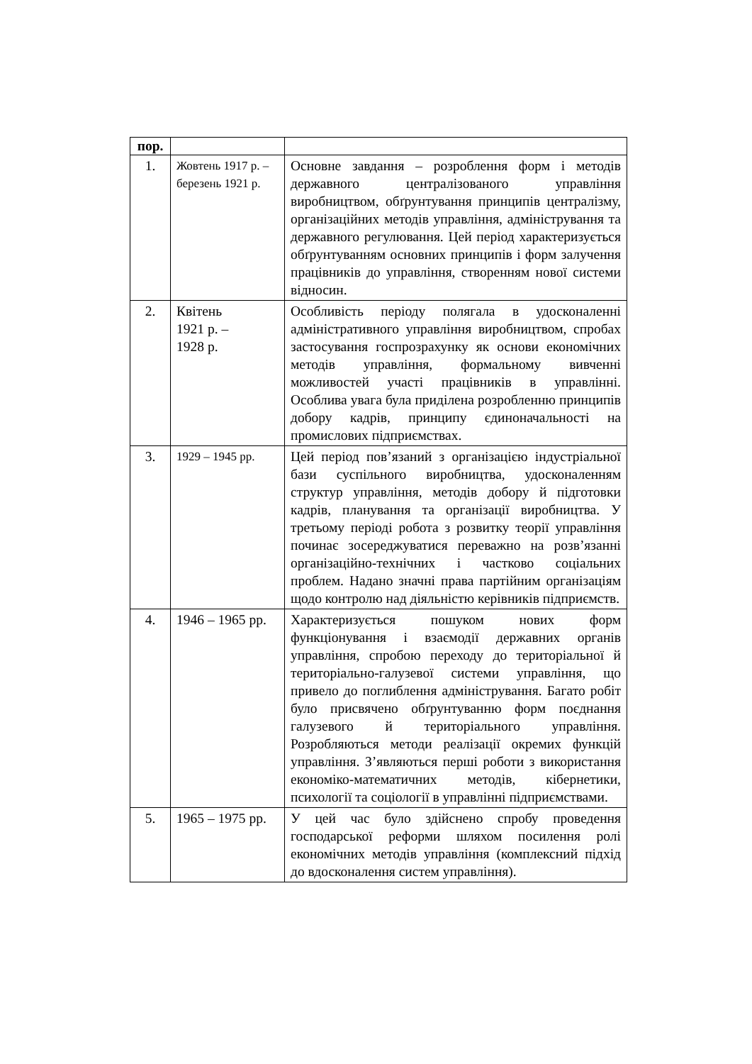| пор. | | |
| --- | --- | --- |
| 1. | Жовтень 1917 р. – березень 1921 р. | Основне завдання – розроблення форм і методів державного централізованого управління виробництвом, обґрунтування принципів централізму, організаційних методів управління, адміністрування та державного регулювання. Цей період характеризується обґрунтуванням основних принципів і форм залучення працівників до управління, створенням нової системи відносин. |
| 2. | Квітень 1921 р. – 1928 р. | Особливість періоду полягала в удосконаленні адміністративного управління виробництвом, спробах застосування госпрозрахунку як основи економічних методів управління, формальному вивченні можливостей участі працівників в управлінні. Особлива увага була приділена розробленню принципів добору кадрів, принципу єдиноначальності на промислових підприємствах. |
| 3. | 1929 – 1945 рр. | Цей період пов’язаний з організацією індустріальної бази суспільного виробництва, удосконаленням структур управління, методів добору й підготовки кадрів, планування та організації виробництва. У третьому періоді робота з розвитку теорії управління починає зосереджуватися переважно на розв’язанні організаційно-технічних і частково соціальних проблем. Надано значні права партійним організаціям щодо контролю над діяльністю керівників підприємств. |
| 4. | 1946 – 1965 рр. | Характеризується пошуком нових форм функціонування і взаємодії державних органів управління, спробою переходу до територіальної й територіально-галузевої системи управління, що привело до поглиблення адміністрування. Багато робіт було присвячено обґрунтуванню форм поєднання галузевого й територіального управління. Розробляються методи реалізації окремих функцій управління. З’являються перші роботи з використання економіко-математичних методів, кібернетики, психології та соціології в управлінні підприємствами. |
| 5. | 1965 – 1975 рр. | У цей час було здійснено спробу проведення господарської реформи шляхом посилення ролі економічних методів управління (комплексний підхід до вдосконалення систем управління). |